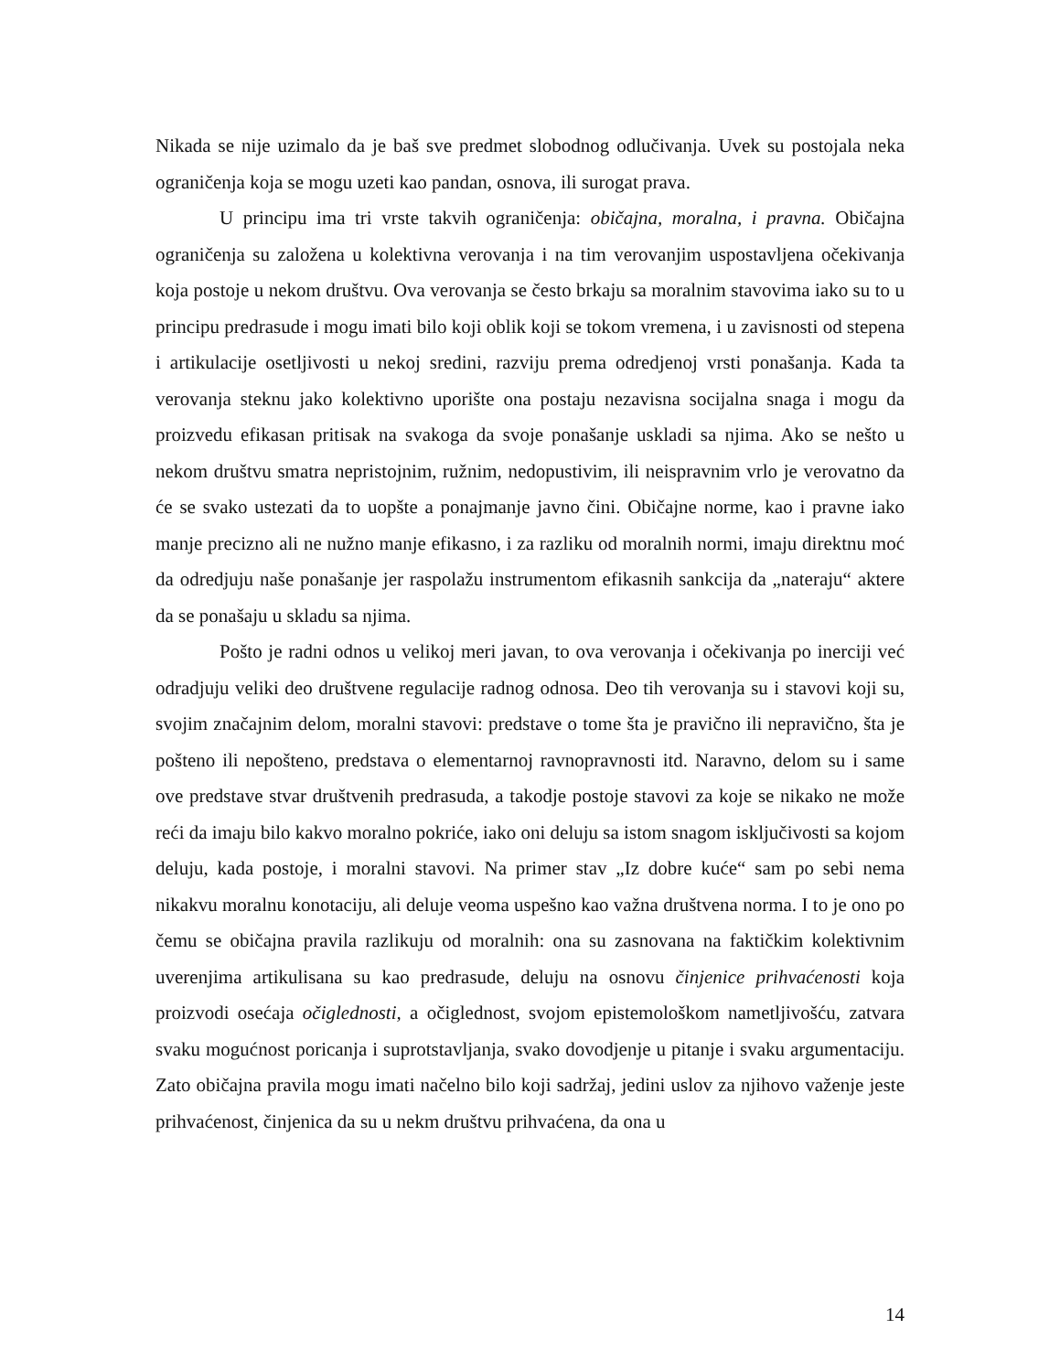Nikada se nije uzimalo da je baš sve predmet slobodnog odlučivanja. Uvek su postojala neka ograničenja koja se mogu uzeti kao pandan, osnova, ili surogat prava.
U principu ima tri vrste takvih ograničenja: običajna, moralna, i pravna. Običajna ograničenja su založena u kolektivna verovanja i na tim verovanjim uspostavljena očekivanja koja postoje u nekom društvu. Ova verovanja se često brkaju sa moralnim stavovima iako su to u principu predrasude i mogu imati bilo koji oblik koji se tokom vremena, i u zavisnosti od stepena i artikulacije osetljivosti u nekoj sredini, razviju prema odredjenoj vrsti ponašanja. Kada ta verovanja steknu jako kolektivno uporište ona postaju nezavisna socijalna snaga i mogu da proizvedu efikasan pritisak na svakoga da svoje ponašanje uskladi sa njima. Ako se nešto u nekom društvu smatra nepristojnim, ružnim, nedopustivim, ili neispravnim vrlo je verovatno da će se svako ustezati da to uopšte a ponajmanje javno čini. Običajne norme, kao i pravne iako manje precizno ali ne nužno manje efikasno, i za razliku od moralnih normi, imaju direktnu moć da odredjuju naše ponašanje jer raspolažu instrumentom efikasnih sankcija da „nateraju“ aktere da se ponašaju u skladu sa njima.
Pošto je radni odnos u velikoj meri javan, to ova verovanja i očekivanja po inerciji već odradjuju veliki deo društvene regulacije radnog odnosa. Deo tih verovanja su i stavovi koji su, svojim značajnim delom, moralni stavovi: predstave o tome šta je pravično ili nepravično, šta je pošteno ili nepošteno, predstava o elementarnoj ravnopravnosti itd. Naravno, delom su i same ove predstave stvar društvenih predrasuda, a takodje postoje stavovi za koje se nikako ne može reći da imaju bilo kakvo moralno pokriće, iako oni deluju sa istom snagom isključivosti sa kojom deluju, kada postoje, i moralni stavovi. Na primer stav „Iz dobre kuće“ sam po sebi nema nikakvu moralnu konotaciju, ali deluje veoma uspešno kao važna društvena norma. I to je ono po čemu se običajna pravila razlikuju od moralnih: ona su zasnovana na faktičkim kolektivnim uverenjima artikulisana su kao predrasude, deluju na osnovu činjenice prihvaćenosti koja proizvodi osećaja očiglednosti, a očiglednost, svojom epistemološkom nametljivošću, zatvara svaku mogućnost poricanja i suprotstavljanja, svako dovodjenje u pitanje i svaku argumentaciju. Zato običajna pravila mogu imati načelno bilo koji sadržaj, jedini uslov za njihovo važenje jeste prihvaćenost, činjenica da su u nekm društvu prihvaćena, da ona u
14